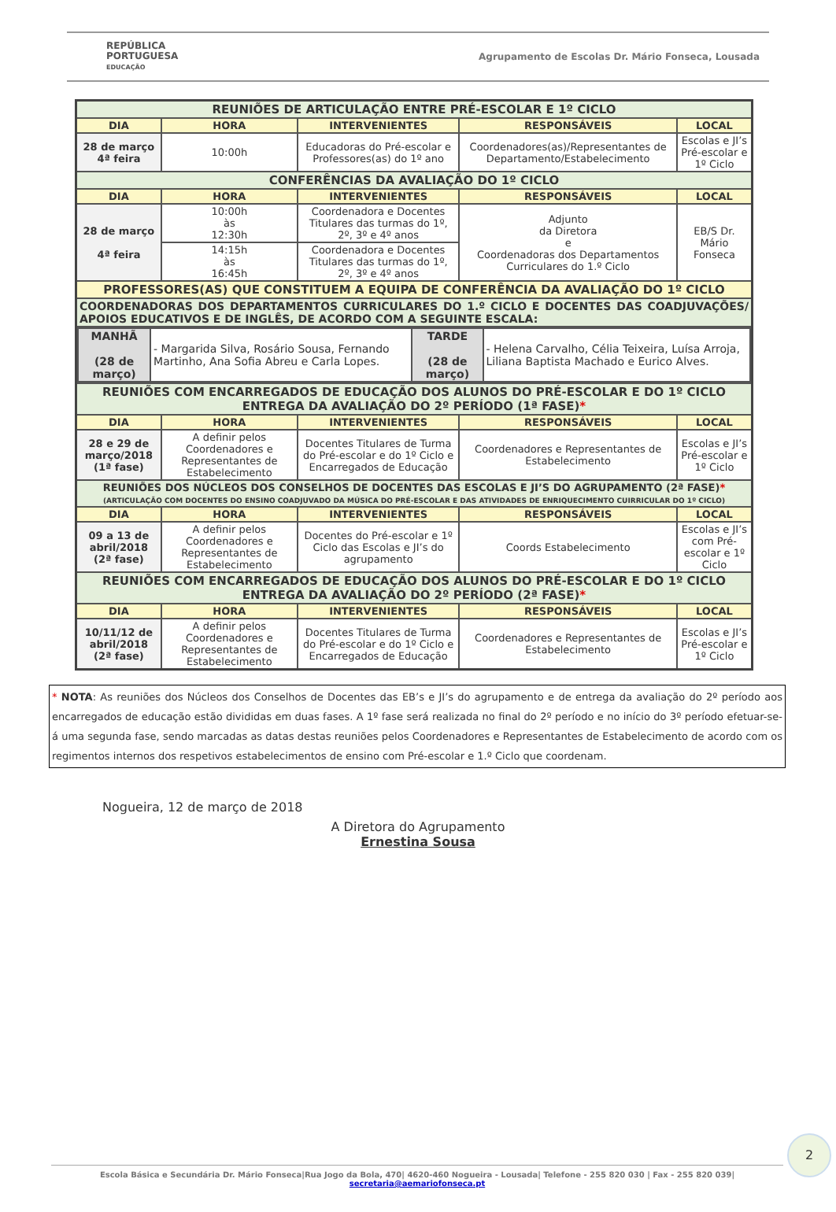REPÚBLICA
PORTUGUESA
EDUCAÇÃO
Agrupamento de Escolas Dr. Mário Fonseca, Lousada
| REUNIÕES DE ARTICULAÇÃO ENTRE PRÉ-ESCOLAR E 1º CICLO | | | | |
| DIA | HORA | INTERVENIENTES | RESPONSÁVEIS | LOCAL |
| 28 de março 4ª feira | 10:00h | Educadoras do Pré-escolar e Professores(as) do 1º ano | Coordenadores(as)/Representantes de Departamento/Estabelecimento | Escolas e JI’s Pré-escolar e 1º Ciclo |
| CONFERÊNCIAS DA AVALIAÇÃO DO 1º CICLO | | | | |
| DIA | HORA | INTERVENIENTES | RESPONSÁVEIS | LOCAL |
| 28 de março 4ª feira | 10:00h às 12:30h | Coordenadora e Docentes Titulares das turmas do 1º, 2º, 3º e 4º anos | Adjunto da Diretora e Coordenadoras dos Departamentos Curriculares do 1.º Ciclo | EB/S Dr. Mário Fonseca |
| | 14:15h às 16:45h | Coordenadora e Docentes Titulares das turmas do 1º, 2º, 3º e 4º anos | | |
| PROFESSORES(AS) QUE CONSTITUEM A EQUIPA DE CONFERÊNCIA DA AVALIAÇÃO DO 1º CICLO | | | | |
| COORDENADORAS DOS DEPARTAMENTOS CURRICULARES DO 1.º CICLO E DOCENTES DAS COADJUVAÇÕES/ APOIOS EDUCATIVOS E DE INGLÊS, DE ACORDO COM A SEGUINTE ESCALA: | | | | |
| / MANHÃ (28 de março) / - Margarida Silva, Rosário Sousa, Fernando Martinho, Ana Sofia Abreu e Carla Lopes. / TARDE (28 de março) / - Helena Carvalho, Célia Teixeira, Luísa Arroja, Liliana Baptista Machado e Eurico Alves. / | | | | |
| REUNIÕES COM ENCARREGADOS DE EDUCAÇÃO DOS ALUNOS DO PRÉ-ESCOLAR E DO 1º CICLO ENTREGA DA AVALIAÇÃO DO 2º PERÍODO (1ª FASE) * | | | | |
| DIA | HORA | INTERVENIENTES | RESPONSÁVEIS | LOCAL |
| 28 e 29 de março/2018 (1ª fase) | A definir pelos Coordenadores e Representantes de Estabelecimento | Docentes Titulares de Turma do Pré-escolar e do 1º Ciclo e Encarregados de Educação | Coordenadores e Representantes de Estabelecimento | Escolas e JI’s Pré-escolar e 1º Ciclo |
| REUNIÕES DOS NÚCLEOS DOS CONSELHOS DE DOCENTES DAS ESCOLAS E JI’S DO AGRUPAMENTO (2ª FASE) * (ARTICULAÇÃO COM DOCENTES DO ENSINO COADJUVADO DA MÚSICA DO PRÉ-ESCOLAR E DAS ATIVIDADES DE ENRIQUECIMENTO CUIRRICULAR DO 1º CICLO) | | | | |
| DIA | HORA | INTERVENIENTES | RESPONSÁVEIS | LOCAL |
| 09 a 13 de abril/2018 (2ª fase) | A definir pelos Coordenadores e Representantes de Estabelecimento | Docentes do Pré-escolar e 1º Ciclo das Escolas e JI’s do agrupamento | Coords Estabelecimento | Escolas e JI’s com Pré-escolar e 1º Ciclo |
| REUNIÕES COM ENCARREGADOS DE EDUCAÇÃO DOS ALUNOS DO PRÉ-ESCOLAR E DO 1º CICLO ENTREGA DA AVALIAÇÃO DO 2º PERÍODO (2ª FASE) * | | | | |
| DIA | HORA | INTERVENIENTES | RESPONSÁVEIS | LOCAL |
| 10/11/12 de abril/2018 (2ª fase) | A definir pelos Coordenadores e Representantes de Estabelecimento | Docentes Titulares de Turma do Pré-escolar e do 1º Ciclo e Encarregados de Educação | Coordenadores e Representantes de Estabelecimento | Escolas e JI’s Pré-escolar e 1º Ciclo |
* NOTA: As reuniões dos Núcleos dos Conselhos de Docentes das EB’s e JI’s do agrupamento e de entrega da avaliação do 2º período aos encarregados de educação estão divididas em duas fases. A 1º fase será realizada no final do 2º período e no início do 3º período efetuar-se-á uma segunda fase, sendo marcadas as datas destas reuniões pelos Coordenadores e Representantes de Estabelecimento de acordo com os regimentos internos dos respetivos estabelecimentos de ensino com Pré-escolar e 1.º Ciclo que coordenam.
Nogueira, 12 de março de 2018
A Diretora do Agrupamento
Ernestina Sousa
2
Escola Básica e Secundária Dr. Mário Fonseca|Rua Jogo da Bola, 470| 4620-460 Nogueira - Lousada| Telefone - 255 820 030 | Fax - 255 820 039| secretaria@aemariofonseca.pt